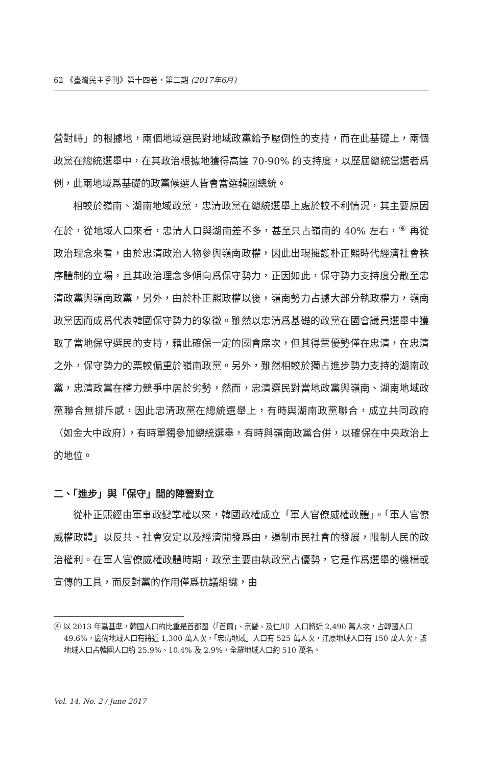62 《臺灣民主季刊》第十四卷，第二期 (2017年6月)
營對峙」的根據地，兩個地域選民對地域政黨給予壓倒性的支持，而在此基礎上，兩個政黨在總統選舉中，在其政治根據地獲得高達 70-90% 的支持度，以歷屆總統當選者爲例，此兩地域爲基礎的政黨候選人皆會當選韓國總統。
相較於嶺南、湖南地域政黨，忠清政黨在總統選舉上處於較不利情況，其主要原因在於，從地域人口來看，忠清人口與湖南差不多，甚至只占嶺南的 40% 左右，<sup>④</sup> 再從政治理念來看，由於忠清政治人物參與嶺南政權，因此出現擁護朴正熙時代經濟社會秩序體制的立場，且其政治理念多傾向爲保守勢力，正因如此，保守勢力支持度分散至忠清政黨與嶺南政黨，另外，由於朴正熙政權以後，嶺南勢力占據大部分執政權力，嶺南政黨因而成爲代表韓國保守勢力的象徵。雖然以忠清爲基礎的政黨在國會議員選舉中獲取了當地保守選民的支持，藉此確保一定的國會席次，但其得票優勢僅在忠清，在忠清之外，保守勢力的票較偏重於嶺南政黨。另外，雖然相較於獨占進步勢力支持的湖南政黨，忠清政黨在權力競爭中居於劣勢，然而，忠清選民對當地政黨與嶺南、湖南地域政黨聯合無排斥感，因此忠清政黨在總統選舉上，有時與湖南政黨聯合，成立共同政府（如金大中政府），有時單獨參加總統選舉，有時與嶺南政黨合併，以確保在中央政治上的地位。
二、「進步」與「保守」間的陣營對立
從朴正熙經由軍事政變掌權以來，韓國政權成立「軍人官僚威權政體」。「軍人官僚威權政體」以反共、社會安定以及經濟開發爲由，遏制市民社會的發展，限制人民的政治權利。在軍人官僚威權政體時期，政黨主要由執政黨占優勢，它是作爲選舉的機構或宣傳的工具，而反對黨的作用僅爲抗議組織，由
④ 以 2013 年爲基準，韓國人口的比重是首都圈（「首爾」、京畿、及仁川）人口將近 2,490 萬人次，占韓國人口 49.6%，慶尙地域人口有將近 1,300 萬人次，「忠清地域」人口有 525 萬人次，江原地域人口有 150 萬人次，該地域人口占韓國人口約 25.9%、10.4% 及 2.9%，全羅地域人口約 510 萬名。
Vol. 14, No. 2 / June 2017